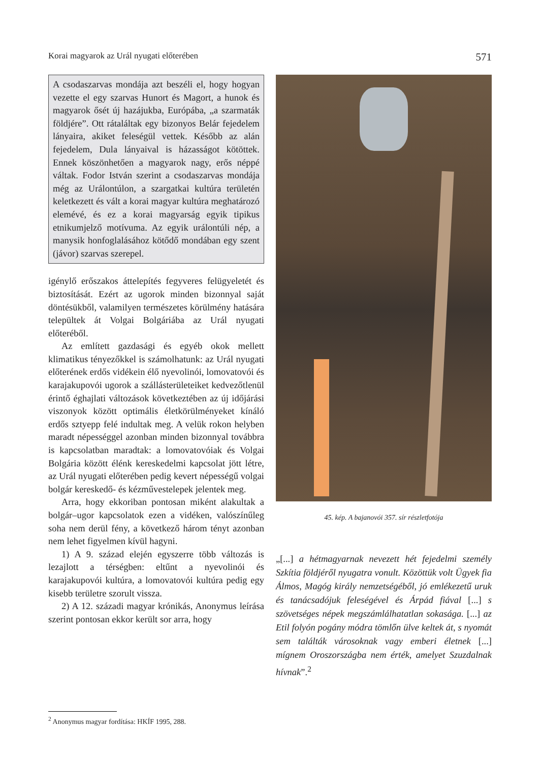Korai magyarok az Urál nyugati előterében 571
A csodaszarvas mondája azt beszéli el, hogy hogyan vezette el egy szarvas Hunort és Magort, a hunok és magyarok ősét új hazájukba, Európába, „a szarmaták földjére”. Ott rátaláltak egy bizonyos Belár fejedelem lányaira, akiket feleségül vettek. Később az alán fejedelem, Dula lányaival is házasságot kötöttek. Ennek köszönhetően a magyarok nagy, erős néppé váltak. Fodor István szerint a csodaszarvas mondája még az Urálontúlon, a szargatkai kultúra területén keletkezett és vált a korai magyar kultúra meghatározó elemévé, és ez a korai magyarság egyik tipikus etnikumjelző motívuma. Az egyik urálontúli nép, a manysik honfoglalásához kötődő mondában egy szent (jávor) szarvas szerepel.
igénylő erőszakos áttelepítés fegyveres felügyeletét és biztosítását. Ezért az ugorok minden bizonnyal saját döntésükből, valamilyen természetes körülmény hatására települtek át Volgai Bolgáriába az Urál nyugati előteréből.
Az említett gazdasági és egyéb okok mellett klimatikus tényezőkkel is számolhatunk: az Urál nyugati előterének erdős vidékein élő nyevolinói, lomovatovói és karajakupovói ugorok a szállásterületeiket kedvezőtlenül érintő éghajlati változások következtében az új időjárási viszonyok között optimális életkörülményeket kínáló erdős sztyepp felé indultak meg. A velük rokon helyben maradt népességgel azonban minden bizonnyal továbbra is kapcsolatban maradtak: a lomovatovóiak és Volgai Bolgária között élénk kereskedelmi kapcsolat jött létre, az Urál nyugati előterében pedig kevert népességű volgai bolgár kereskedő- és kézművestelepek jelentek meg.
Arra, hogy ekkoriban pontosan miként alakultak a bolgár–ugor kapcsolatok ezen a vidéken, valószínűleg soha nem derül fény, a következő három tényt azonban nem lehet figyelmen kívül hagyni.
1) A 9. század elején egyszerre több változás is lezajlott a térségben: eltűnt a nyevolinói és karajakupovói kultúra, a lomovatovói kultúra pedig egy kisebb területre szorult vissza.
2) A 12. századi magyar krónikás, Anonymus leírása szerint pontosan ekkor került sor arra, hogy
45. kép. A bajanovói 357. sír részletfotója
„[...] a hétmagyarnak nevezett hét fejedelmi személy Szkítia földjéről nyugatra vonult. Közöttük volt Ügyek fia Álmos, Magóg király nemzetségéből, jó emlékezetű uruk és tanácsadójuk feleségével és Árpád fiával [...] s szövetséges népek megszámlálhatatlan sokasága. [...] az Etil folyón pogány módra tömlőn ülve keltek át, s nyomát sem találták városoknak vagy emberi életnek [...] mígnem Oroszországba nem érték, amelyet Szuzdalnak hívnak”.<sup>2</sup>
<sup>2</sup> Anonymus magyar fordítása: HKÍF 1995, 288.